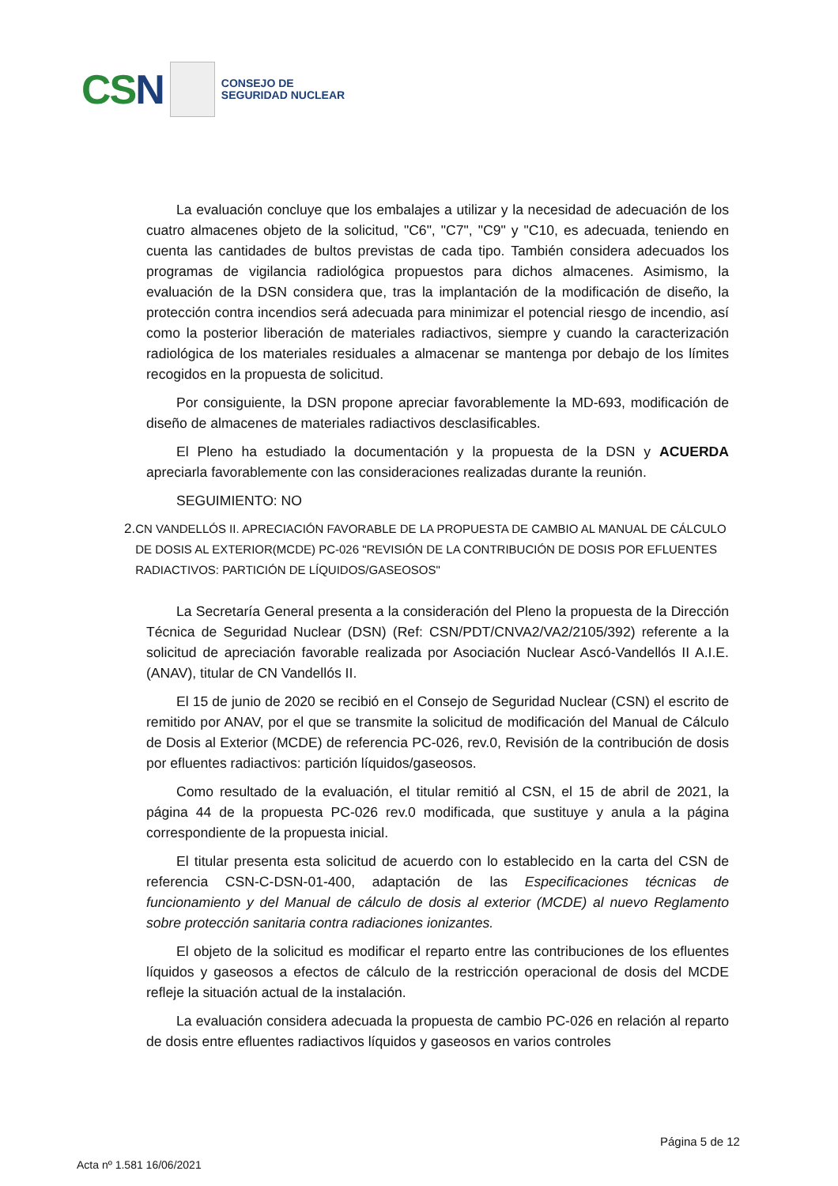CSN
CONSEJO DE
SEGURIDAD NUCLEAR
La evaluación concluye que los embalajes a utilizar y la necesidad de adecuación de los cuatro almacenes objeto de la solicitud, "C6", "C7", "C9" y "C10, es adecuada, teniendo en cuenta las cantidades de bultos previstas de cada tipo. También considera adecuados los programas de vigilancia radiológica propuestos para dichos almacenes. Asimismo, la evaluación de la DSN considera que, tras la implantación de la modificación de diseño, la protección contra incendios será adecuada para minimizar el potencial riesgo de incendio, así como la posterior liberación de materiales radiactivos, siempre y cuando la caracterización radiológica de los materiales residuales a almacenar se mantenga por debajo de los límites recogidos en la propuesta de solicitud.
Por consiguiente, la DSN propone apreciar favorablemente la MD-693, modificación de diseño de almacenes de materiales radiactivos desclasificables.
El Pleno ha estudiado la documentación y la propuesta de la DSN y ACUERDA apreciarla favorablemente con las consideraciones realizadas durante la reunión.
SEGUIMIENTO: NO
2. CN VANDELLÓS II. APRECIACIÓN FAVORABLE DE LA PROPUESTA DE CAMBIO AL MANUAL DE CÁLCULO DE DOSIS AL EXTERIOR(MCDE) PC-026 "REVISIÓN DE LA CONTRIBUCIÓN DE DOSIS POR EFLUENTES RADIACTIVOS: PARTICIÓN DE LÍQUIDOS/GASEOSOS"
La Secretaría General presenta a la consideración del Pleno la propuesta de la Dirección Técnica de Seguridad Nuclear (DSN) (Ref: CSN/PDT/CNVA2/VA2/2105/392) referente a la solicitud de apreciación favorable realizada por Asociación Nuclear Ascó-Vandellós II A.I.E. (ANAV), titular de CN Vandellós II.
El 15 de junio de 2020 se recibió en el Consejo de Seguridad Nuclear (CSN) el escrito de remitido por ANAV, por el que se transmite la solicitud de modificación del Manual de Cálculo de Dosis al Exterior (MCDE) de referencia PC-026, rev.0, Revisión de la contribución de dosis por efluentes radiactivos: partición líquidos/gaseosos.
Como resultado de la evaluación, el titular remitió al CSN, el 15 de abril de 2021, la página 44 de la propuesta PC-026 rev.0 modificada, que sustituye y anula a la página correspondiente de la propuesta inicial.
El titular presenta esta solicitud de acuerdo con lo establecido en la carta del CSN de referencia CSN-C-DSN-01-400, adaptación de las Especificaciones técnicas de funcionamiento y del Manual de cálculo de dosis al exterior (MCDE) al nuevo Reglamento sobre protección sanitaria contra radiaciones ionizantes.
El objeto de la solicitud es modificar el reparto entre las contribuciones de los efluentes líquidos y gaseosos a efectos de cálculo de la restricción operacional de dosis del MCDE refleje la situación actual de la instalación.
La evaluación considera adecuada la propuesta de cambio PC-026 en relación al reparto de dosis entre efluentes radiactivos líquidos y gaseosos en varios controles
Página 5 de 12
Acta nº 1.581 16/06/2021